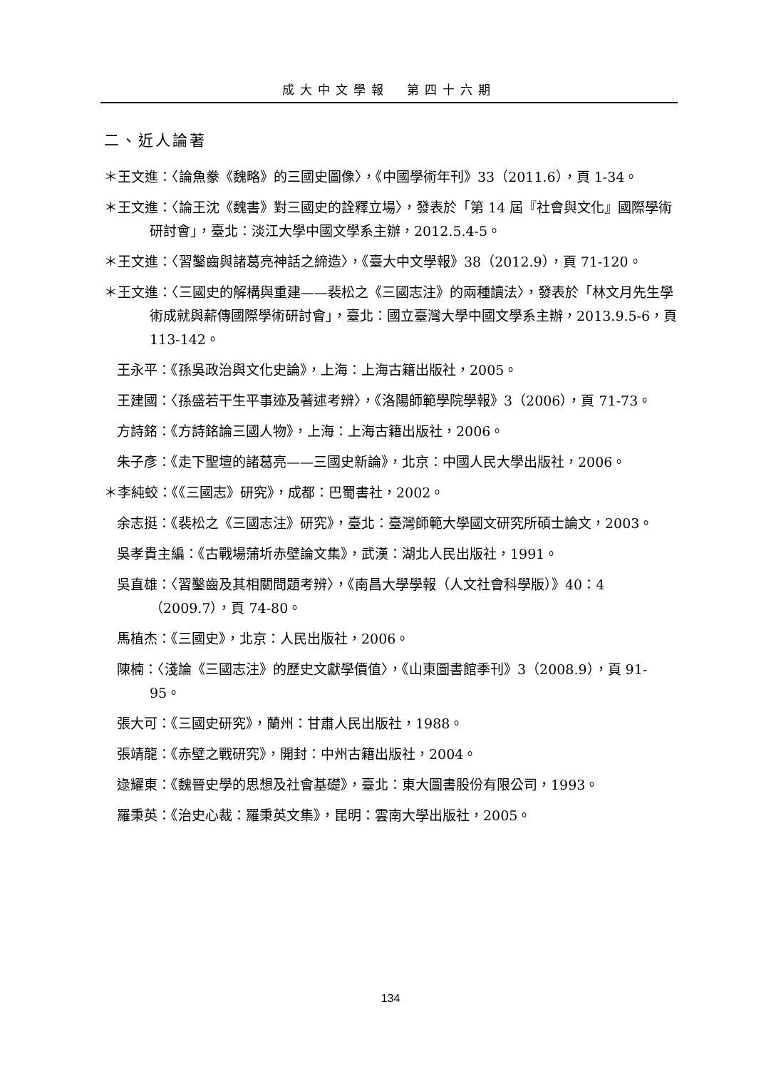成大中文學報　第四十六期
二、近人論著
＊王文進：〈論魚豢《魏略》的三國史圖像〉，《中國學術年刊》33（2011.6），頁 1-34。
＊王文進：〈論王沈《魏書》對三國史的詮釋立場〉，發表於「第 14 屆『社會與文化』國際學術研討會」，臺北：淡江大學中國文學系主辦，2012.5.4-5。
＊王文進：〈習鑿齒與諸葛亮神話之締造〉，《臺大中文學報》38（2012.9），頁 71-120。
＊王文進：〈三國史的解構與重建——裴松之《三國志注》的兩種讀法〉，發表於「林文月先生學術成就與薪傳國際學術研討會」，臺北：國立臺灣大學中國文學系主辦，2013.9.5-6，頁 113-142。
王永平：《孫吳政治與文化史論》，上海：上海古籍出版社，2005。
王建國：〈孫盛若干生平事迹及著述考辨〉，《洛陽師範學院學報》3（2006），頁 71-73。
方詩銘：《方詩銘論三國人物》，上海：上海古籍出版社，2006。
朱子彥：《走下聖壇的諸葛亮——三國史新論》，北京：中國人民大學出版社，2006。
＊李純蛟：《《三國志》研究》，成都：巴蜀書社，2002。
余志挺：《裴松之《三國志注》研究》，臺北：臺灣師範大學國文研究所碩士論文，2003。
吳孝貴主編：《古戰場蒲圻赤壁論文集》，武漢：湖北人民出版社，1991。
吳直雄：〈習鑿齒及其相關問題考辨〉，《南昌大學學報（人文社會科學版）》40：4（2009.7），頁 74-80。
馬植杰：《三國史》，北京：人民出版社，2006。
陳楠：〈淺論《三國志注》的歷史文獻學價值〉，《山東圖書館季刊》3（2008.9），頁 91-95。
張大可：《三國史研究》，蘭州：甘肅人民出版社，1988。
張靖龍：《赤壁之戰研究》，開封：中州古籍出版社，2004。
逯耀東：《魏晉史學的思想及社會基礎》，臺北：東大圖書股份有限公司，1993。
羅秉英：《治史心裁：羅秉英文集》，昆明：雲南大學出版社，2005。
134